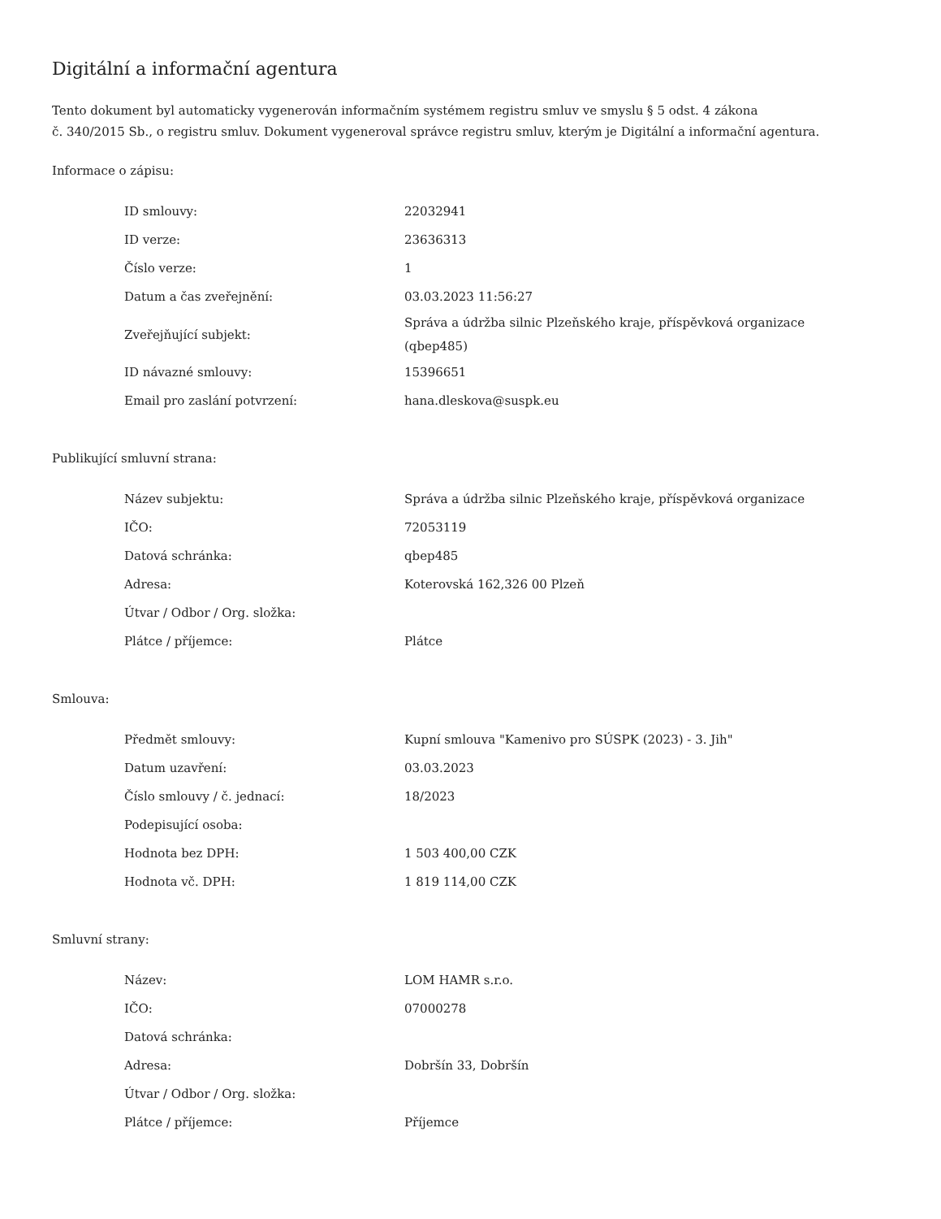Digitální a informační agentura
Tento dokument byl automaticky vygenerován informačním systémem registru smluv ve smyslu § 5 odst. 4 zákona
č. 340/2015 Sb., o registru smluv. Dokument vygeneroval správce registru smluv, kterým je Digitální a informační agentura.
Informace o zápisu:
| ID smlouvy: | 22032941 |
| ID verze: | 23636313 |
| Číslo verze: | 1 |
| Datum a čas zveřejnění: | 03.03.2023 11:56:27 |
| Zveřejňující subjekt: | Správa a údržba silnic Plzeňského kraje, příspěvková organizace (qbep485) |
| ID návazné smlouvy: | 15396651 |
| Email pro zaslání potvrzení: | hana.dleskova@suspk.eu |
Publikující smluvní strana:
| Název subjektu: | Správa a údržba silnic Plzeňského kraje, příspěvková organizace |
| IČO: | 72053119 |
| Datová schránka: | qbep485 |
| Adresa: | Koterovská 162,326 00 Plzeň |
| Útvar / Odbor / Org. složka: | |
| Plátce / příjemce: | Plátce |
Smlouva:
| Předmět smlouvy: | Kupní smlouva "Kamenivo pro SÚSPK (2023) - 3. Jih" |
| Datum uzavření: | 03.03.2023 |
| Číslo smlouvy / č. jednací: | 18/2023 |
| Podepisující osoba: | |
| Hodnota bez DPH: | 1 503 400,00 CZK |
| Hodnota vč. DPH: | 1 819 114,00 CZK |
Smluvní strany:
| Název: | LOM HAMR s.r.o. |
| IČO: | 07000278 |
| Datová schránka: | |
| Adresa: | Dobršín 33, Dobršín |
| Útvar / Odbor / Org. složka: | |
| Plátce / příjemce: | Příjemce |